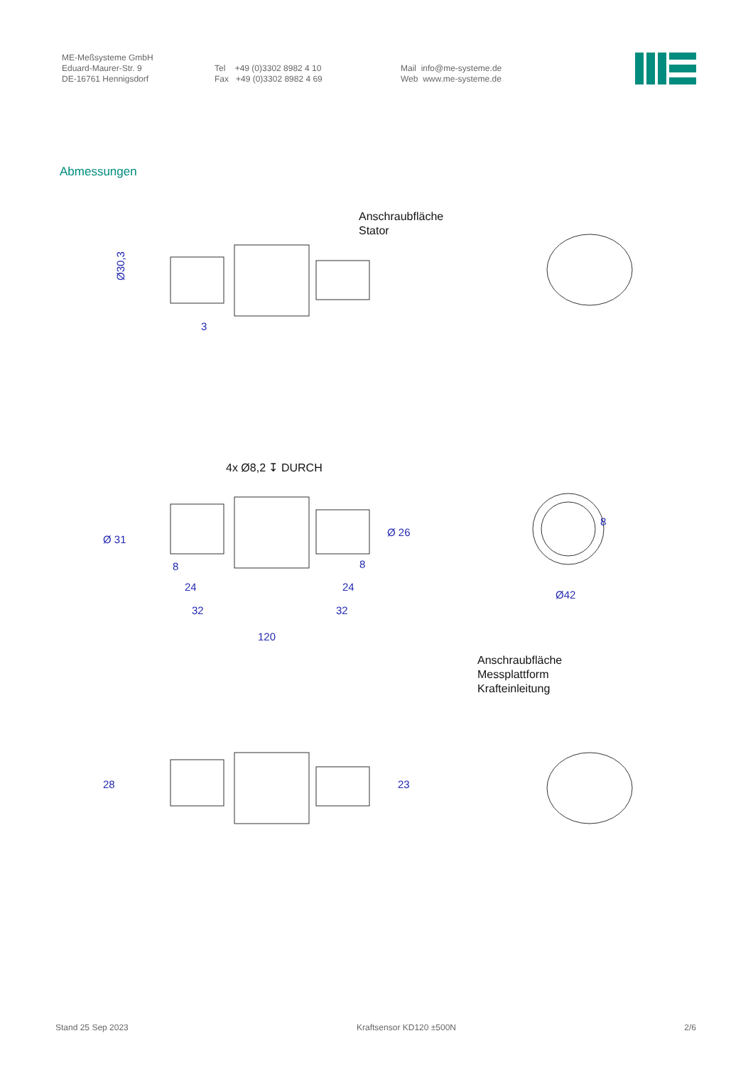ME-Meßsysteme GmbH
Eduard-Maurer-Str. 9
DE-16761 Hennigsdorf
Tel +49 (0)3302 8982 4 10
Fax +49 (0)3302 8982 4 69
Mail info@me-systeme.de
Web www.me-systeme.de
Abmessungen
Anschraubfläche
Stator
Ø30,3
3
4x Ø8,2 ↧ DURCH
Ø 31
Ø 26
8
8
8
24
24
32
32
Ø42
120
Anschraubfläche
Messplattform
Krafteinleitung
28
23
Stand 25 Sep 2023 Kraftsensor KD120 ±500N 2/6